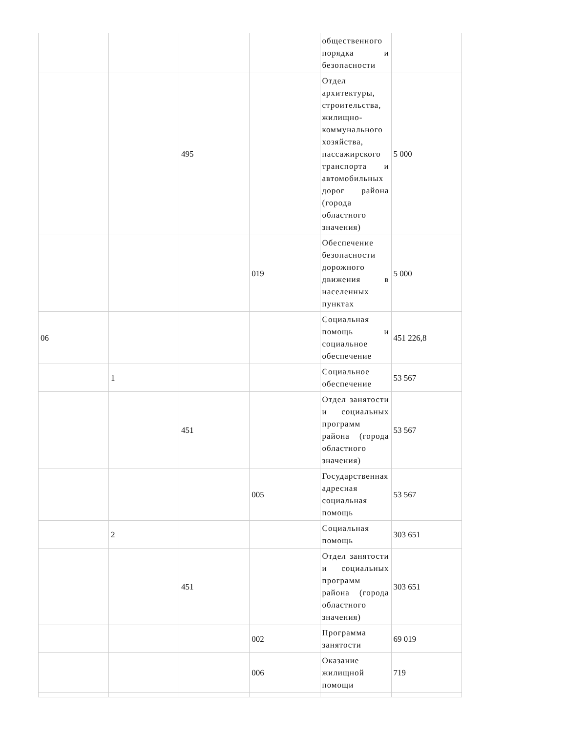| | | | | общественного порядка и безопасности | |
| | | 495 | | Отдел архитектуры, строительства, жилищно-коммунального хозяйства, пассажирского транспорта и автомобильных дорог района (города областного значения) | 5 000 |
| | | | 019 | Обеспечение безопасности дорожного движения в населенных пунктах | 5 000 |
| 06 | | | | Социальная помощь и социальное обеспечение | 451 226,8 |
| | 1 | | | Социальное обеспечение | 53 567 |
| | | 451 | | Отдел занятости и социальных программ района (города областного значения) | 53 567 |
| | | | 005 | Государственная адресная социальная помощь | 53 567 |
| | 2 | | | Социальная помощь | 303 651 |
| | | 451 | | Отдел занятости и социальных программ района (города областного значения) | 303 651 |
| | | | 002 | Программа занятости | 69 019 |
| | | | 006 | Оказание жилищной помощи | 719 |